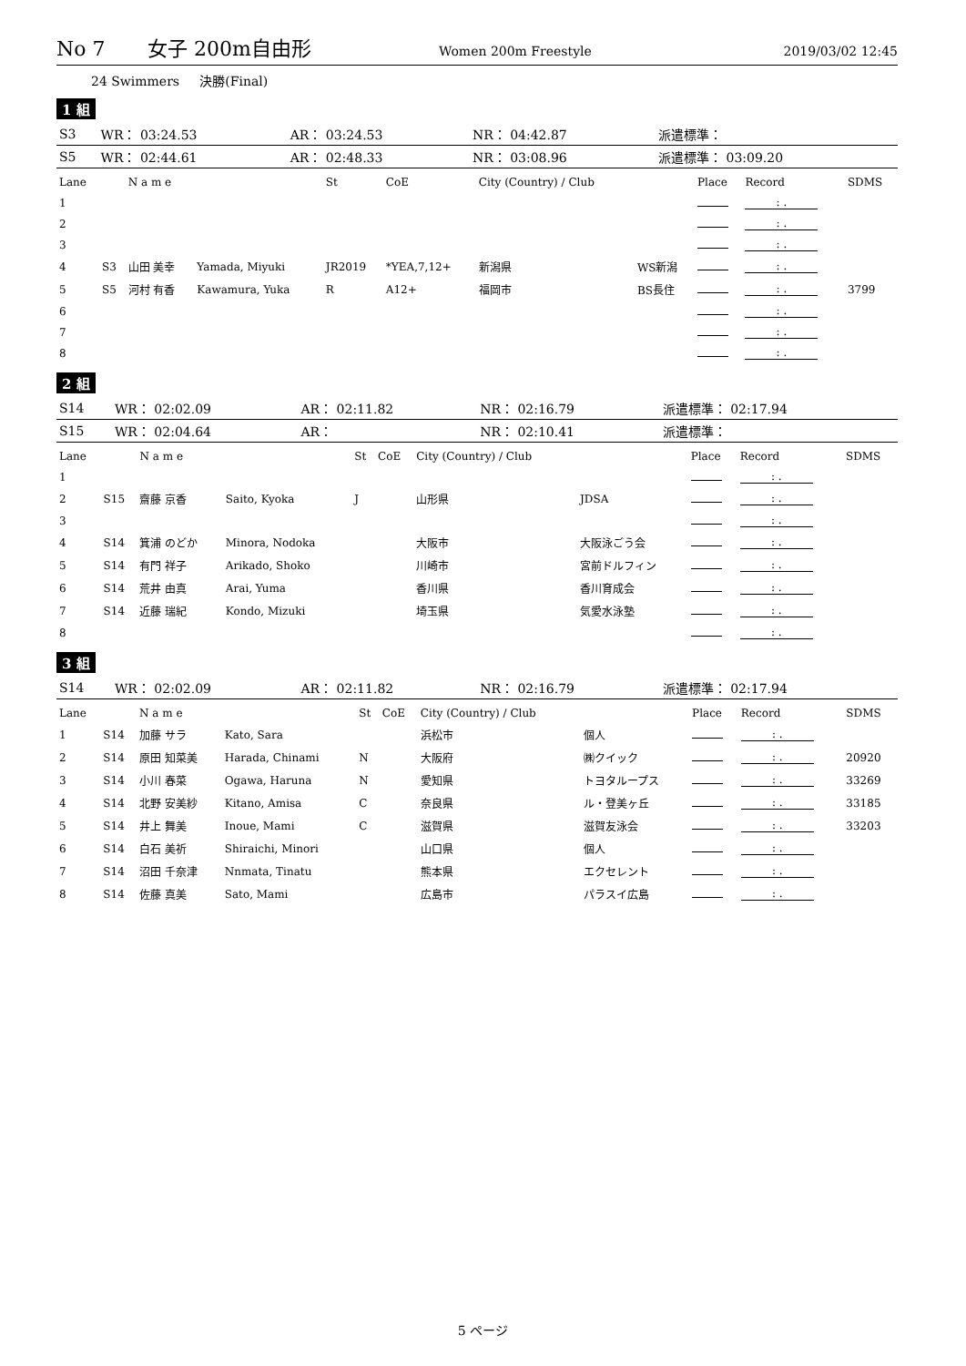No 7 女子 200m自由形 Women 200m Freestyle 2019/03/02 12:45
24 Swimmers 決勝(Final)
1 組
| S3 | WR： 03:24.53 | AR： 03:24.53 | NR： 04:42.87 | 派遣標準： |
| S5 | WR： 02:44.61 | AR： 02:48.33 | NR： 03:08.96 | 派遣標準： 03:09.20 |
| Lane | | N a m e | | St | CoE | City (Country) / Club | | Place | Record | SDMS |
| --- | --- | --- | --- | --- | --- | --- | --- | --- | --- | --- |
| 1 | | | | | | | | | : . | |
| 2 | | | | | | | | | : . | |
| 3 | | | | | | | | | : . | |
| 4 | S3 | 山田 美幸 | Yamada, Miyuki | JR2019 | *YEA,7,12+ | 新潟県 | WS新潟 | | : . | |
| 5 | S5 | 河村 有香 | Kawamura, Yuka | R | A12+ | 福岡市 | BS長住 | | : . | 3799 |
| 6 | | | | | | | | | : . | |
| 7 | | | | | | | | | : . | |
| 8 | | | | | | | | | : . | |
2 組
| S14 | WR： 02:02.09 | AR： 02:11.82 | NR： 02:16.79 | 派遣標準： 02:17.94 |
| S15 | WR： 02:04.64 | AR： | NR： 02:10.41 | 派遣標準： |
| Lane | | N a m e | | St | CoE | City (Country) / Club | | Place | Record | SDMS |
| --- | --- | --- | --- | --- | --- | --- | --- | --- | --- | --- |
| 1 | | | | | | | | | : . | |
| 2 | S15 | 齋藤 京香 | Saito, Kyoka | J | | 山形県 | JDSA | | : . | |
| 3 | | | | | | | | | : . | |
| 4 | S14 | 箕浦 のどか | Minora, Nodoka | | | 大阪市 | 大阪泳ごう会 | | : . | |
| 5 | S14 | 有門 祥子 | Arikado, Shoko | | | 川崎市 | 宮前ドルフィン | | : . | |
| 6 | S14 | 荒井 由真 | Arai, Yuma | | | 香川県 | 香川育成会 | | : . | |
| 7 | S14 | 近藤 瑞紀 | Kondo, Mizuki | | | 埼玉県 | 気愛水泳塾 | | : . | |
| 8 | | | | | | | | | : . | |
3 組
| S14 | WR： 02:02.09 | AR： 02:11.82 | NR： 02:16.79 | 派遣標準： 02:17.94 |
| Lane | | N a m e | | St | CoE | City (Country) / Club | | Place | Record | SDMS |
| --- | --- | --- | --- | --- | --- | --- | --- | --- | --- | --- |
| 1 | S14 | 加藤 サラ | Kato, Sara | | | 浜松市 | 個人 | | : . | |
| 2 | S14 | 原田 知菜美 | Harada, Chinami | N | | 大阪府 | ㈱クイック | | : . | 20920 |
| 3 | S14 | 小川 春菜 | Ogawa, Haruna | N | | 愛知県 | トヨタループス | | : . | 33269 |
| 4 | S14 | 北野 安美紗 | Kitano, Amisa | C | | 奈良県 | ル・登美ヶ丘 | | : . | 33185 |
| 5 | S14 | 井上 舞美 | Inoue, Mami | C | | 滋賀県 | 滋賀友泳会 | | : . | 33203 |
| 6 | S14 | 白石 美祈 | Shiraichi, Minori | | | 山口県 | 個人 | | : . | |
| 7 | S14 | 沼田 千奈津 | Nnmata, Tinatu | | | 熊本県 | エクセレント | | : . | |
| 8 | S14 | 佐藤 真美 | Sato, Mami | | | 広島市 | パラスイ広島 | | : . | |
5 ページ